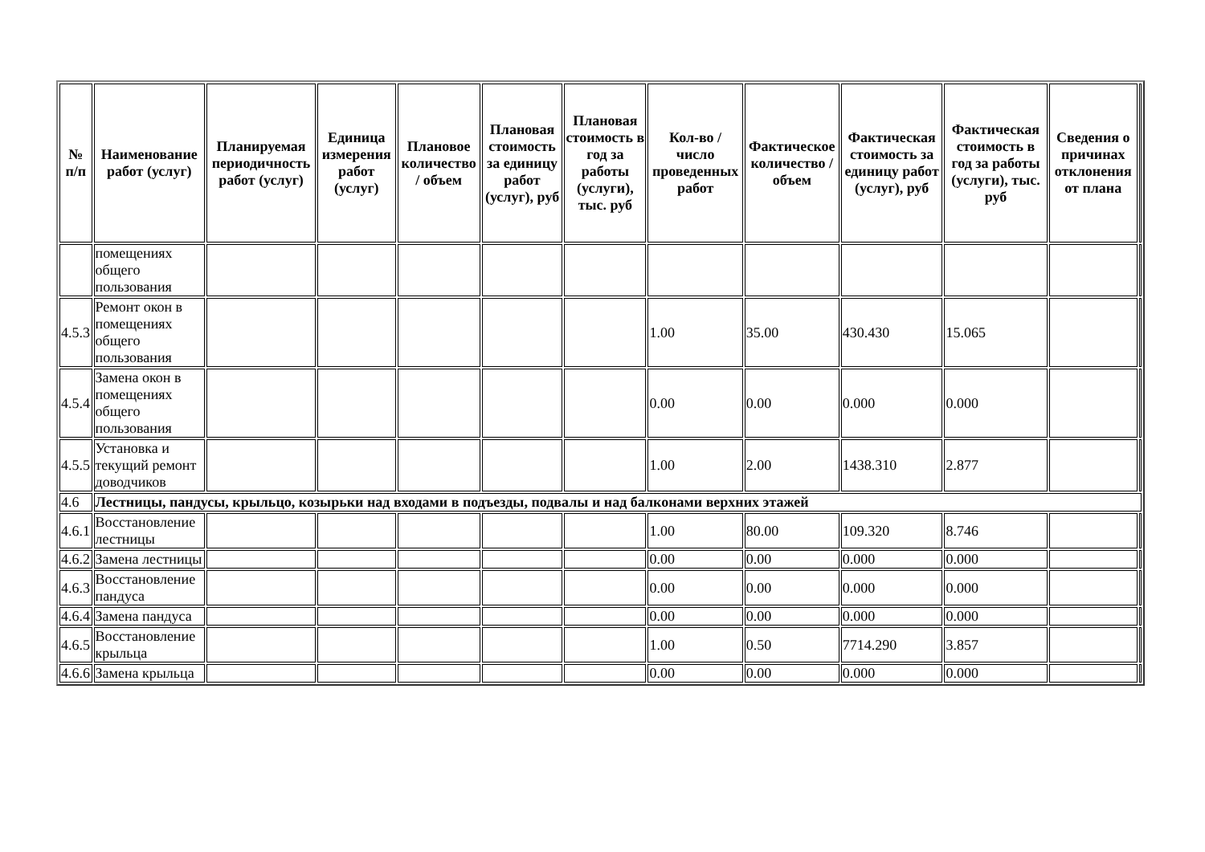| № п/п | Наименование работ (услуг) | Планируемая периодичность работ (услуг) | Единица измерения работ (услуг) | Плановое количество / объем | Плановая стоимость за единицу работ (услуг), руб | Плановая стоимость в год за работы (услуги), тыс. руб | Кол-во / число проведенных работ | Фактическое количество / объем | Фактическая стоимость за единицу работ (услуг), руб | Фактическая стоимость в год за работы (услуги), тыс. руб | Сведения о причинах отклонения от плана | |
| | помещениях общего пользования | | | | | | | | | | | |
| 4.5.3 | Ремонт окон в помещениях общего пользования | | | | | | 1.00 | 35.00 | 430.430 | 15.065 | | |
| 4.5.4 | Замена окон в помещениях общего пользования | | | | | | 0.00 | 0.00 | 0.000 | 0.000 | | |
| 4.5.5 | Установка и текущий ремонт доводчиков | | | | | | 1.00 | 2.00 | 1438.310 | 2.877 | | |
| 4.6 | Лестницы, пандусы, крыльцо, козырьки над входами в подъезды, подвалы и над балконами верхних этажей | | | | | | | | | | | |
| 4.6.1 | Восстановление лестницы | | | | | | 1.00 | 80.00 | 109.320 | 8.746 | | |
| 4.6.2 | Замена лестницы | | | | | | 0.00 | 0.00 | 0.000 | 0.000 | | |
| 4.6.3 | Восстановление пандуса | | | | | | 0.00 | 0.00 | 0.000 | 0.000 | | |
| 4.6.4 | Замена пандуса | | | | | | 0.00 | 0.00 | 0.000 | 0.000 | | |
| 4.6.5 | Восстановление крыльца | | | | | | 1.00 | 0.50 | 7714.290 | 3.857 | | |
| 4.6.6 | Замена крыльца | | | | | | 0.00 | 0.00 | 0.000 | 0.000 | | |